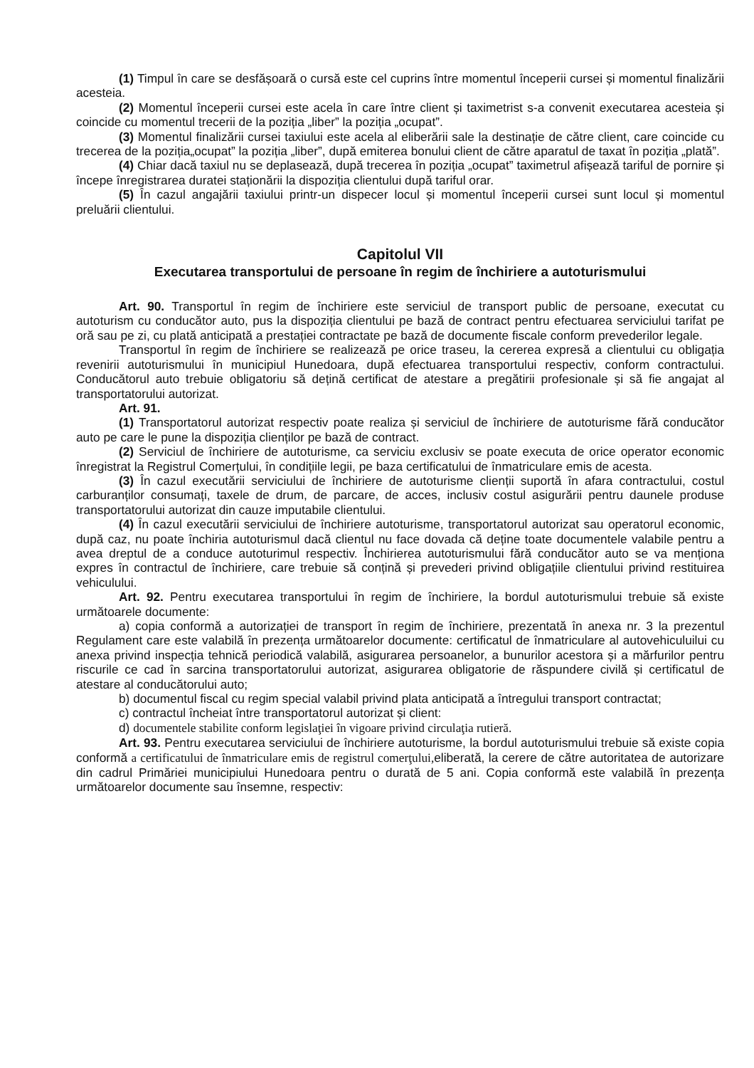(1) Timpul în care se desfășoară o cursă este cel cuprins între momentul începerii cursei și momentul finalizării acesteia.
(2) Momentul începerii cursei este acela în care între client și taximetrist s-a convenit executarea acesteia și coincide cu momentul trecerii de la poziția „liber” la poziția „ocupat”.
(3) Momentul finalizării cursei taxiului este acela al eliberării sale la destinație de către client, care coincide cu trecerea de la poziția„ocupat” la poziția „liber”, după emiterea bonului client de către aparatul de taxat în poziția „plată”.
(4) Chiar dacă taxiul nu se deplasează, după trecerea în poziția „ocupat” taximetrul afișează tariful de pornire și începe înregistrarea duratei staționării la dispoziția clientului după tariful orar.
(5) În cazul angajării taxiului printr-un dispecer locul și momentul începerii cursei sunt locul și momentul preluării clientului.
Capitolul VII
Executarea transportului de persoane în regim de închiriere a autoturismului
Art. 90. Transportul în regim de închiriere este serviciul de transport public de persoane, executat cu autoturism cu conducător auto, pus la dispoziția clientului pe bază de contract pentru efectuarea serviciului tarifat pe oră sau pe zi, cu plată anticipată a prestației contractate pe bază de documente fiscale conform prevederilor legale.
Transportul în regim de închiriere se realizează pe orice traseu, la cererea expresă a clientului cu obligația revenirii autoturismului în municipiul Hunedoara, după efectuarea transportului respectiv, conform contractului. Conducătorul auto trebuie obligatoriu să dețină certificat de atestare a pregătirii profesionale și să fie angajat al transportatorului autorizat.
Art. 91.
(1) Transportatorul autorizat respectiv poate realiza și serviciul de închiriere de autoturisme fără conducător auto pe care le pune la dispoziția clienților pe bază de contract.
(2) Serviciul de închiriere de autoturisme, ca serviciu exclusiv se poate executa de orice operator economic înregistrat la Registrul Comerțului, în condițiile legii, pe baza certificatului de înmatriculare emis de acesta.
(3) În cazul executării serviciului de închiriere de autoturisme clienții suportă în afara contractului, costul carburanților consumați, taxele de drum, de parcare, de acces, inclusiv costul asigurării pentru daunele produse transportatorului autorizat din cauze imputabile clientului.
(4) În cazul executării serviciului de închiriere autoturisme, transportatorul autorizat sau operatorul economic, după caz, nu poate închiria autoturismul dacă clientul nu face dovada că deține toate documentele valabile pentru a avea dreptul de a conduce autoturimul respectiv. Închirierea autoturismului fără conducător auto se va menționa expres în contractul de închiriere, care trebuie să conțină și prevederi privind obligațiile clientului privind restituirea vehiculului.
Art. 92. Pentru executarea transportului în regim de închiriere, la bordul autoturismului trebuie să existe următoarele documente:
a) copia conformă a autorizației de transport în regim de închiriere, prezentată în anexa nr. 3 la prezentul Regulament care este valabilă în prezența următoarelor documente: certificatul de înmatriculare al autovehiculuilui cu anexa privind inspecția tehnică periodică valabilă, asigurarea persoanelor, a bunurilor acestora și a mărfurilor pentru riscurile ce cad în sarcina transportatorului autorizat, asigurarea obligatorie de răspundere civilă și certificatul de atestare al conducătorului auto;
b) documentul fiscal cu regim special valabil privind plata anticipată a întregului transport contractat;
c) contractul încheiat între transportatorul autorizat și client:
d) documentele stabilite conform legislaţiei în vigoare privind circulaţia rutieră.
Art. 93. Pentru executarea serviciului de închiriere autoturisme, la bordul autoturismului trebuie să existe copia conformă a certificatului de înmatriculare emis de registrul comerţului, eliberată, la cerere de către autoritatea de autorizare din cadrul Primăriei municipiului Hunedoara pentru o durată de 5 ani. Copia conformă este valabilă în prezența următoarelor documente sau însemne, respectiv: